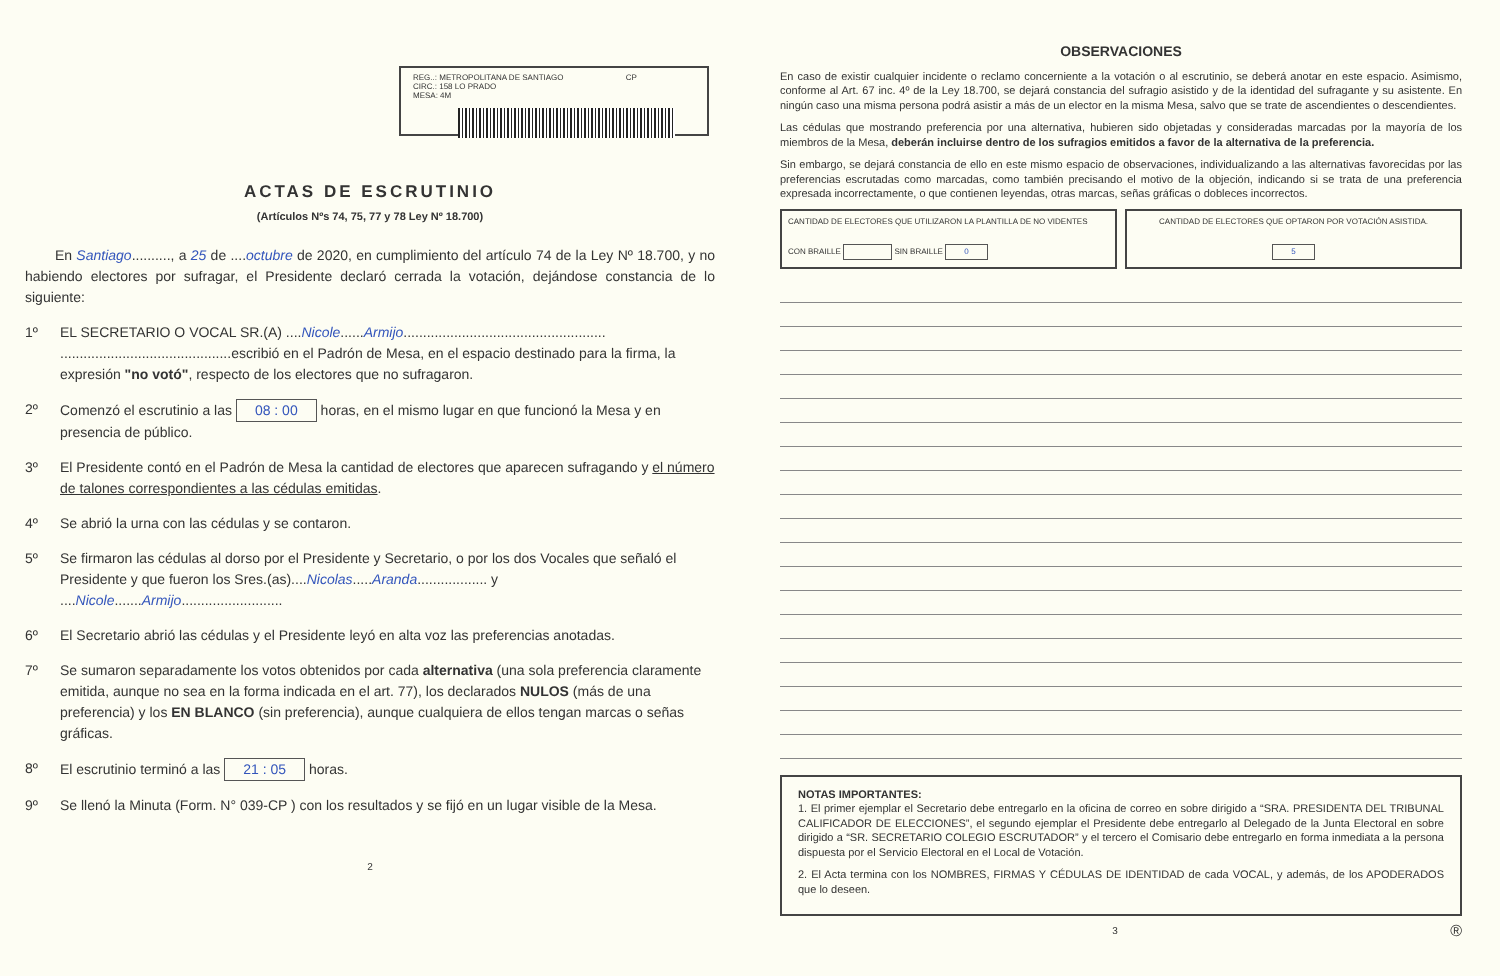REG..: METROPOLITANA DE SANTIAGO CP
CIRC.: 158 LO PRADO
MESA: 4M
ACTAS DE ESCRUTINIO
(Artículos Nºs 74, 75, 77 y 78 Ley Nº 18.700)
En Santiago.........., a 25 de ....octubre de 2020, en cumplimiento del artículo 74 de la Ley Nº 18.700, y no habiendo electores por sufragar, el Presidente declaró cerrada la votación, dejándose constancia de lo siguiente:
1º EL SECRETARIO O VOCAL SR.(A) ....Nicole......Armijo.................................................... ............................................escribió en el Padrón de Mesa, en el espacio destinado para la firma, la expresión "no votó", respecto de los electores que no sufragaron.
2º Comenzó el escrutinio a las 08 : 00 horas, en el mismo lugar en que funcionó la Mesa y en presencia de público.
3º El Presidente contó en el Padrón de Mesa la cantidad de electores que aparecen sufragando y el número de talones correspondientes a las cédulas emitidas.
4º Se abrió la urna con las cédulas y se contaron.
5º Se firmaron las cédulas al dorso por el Presidente y Secretario, o por los dos Vocales que señaló el Presidente y que fueron los Sres.(as)....Nicolas.....Aranda.................. y ....Nicole.......Armijo..........................
6º El Secretario abrió las cédulas y el Presidente leyó en alta voz las preferencias anotadas.
7º Se sumaron separadamente los votos obtenidos por cada alternativa (una sola preferencia claramente emitida, aunque no sea en la forma indicada en el art. 77), los declarados NULOS (más de una preferencia) y los EN BLANCO (sin preferencia), aunque cualquiera de ellos tengan marcas o señas gráficas.
8º El escrutinio terminó a las 21 : 05 horas.
9º Se llenó la Minuta (Form. N° 039-CP ) con los resultados y se fijó en un lugar visible de la Mesa.
2
OBSERVACIONES
En caso de existir cualquier incidente o reclamo concerniente a la votación o al escrutinio, se deberá anotar en este espacio. Asimismo, conforme al Art. 67 inc. 4º de la Ley 18.700, se dejará constancia del sufragio asistido y de la identidad del sufragante y su asistente. En ningún caso una misma persona podrá asistir a más de un elector en la misma Mesa, salvo que se trate de ascendientes o descendientes.
Las cédulas que mostrando preferencia por una alternativa, hubieren sido objetadas y consideradas marcadas por la mayoría de los miembros de la Mesa, deberán incluirse dentro de los sufragios emitidos a favor de la alternativa de la preferencia.
Sin embargo, se dejará constancia de ello en este mismo espacio de observaciones, individualizando a las alternativas favorecidas por las preferencias escrutadas como marcadas, como también precisando el motivo de la objeción, indicando si se trata de una preferencia expresada incorrectamente, o que contienen leyendas, otras marcas, señas gráficas o dobleces incorrectos.
CANTIDAD DE ELECTORES QUE UTILIZARON LA PLANTILLA DE NO VIDENTES
CON BRAILLE SIN BRAILLE 0
CANTIDAD DE ELECTORES QUE OPTARON POR VOTACIÓN ASISTIDA.
5
NOTAS IMPORTANTES:
1. El primer ejemplar el Secretario debe entregarlo en la oficina de correo en sobre dirigido a “SRA. PRESIDENTA DEL TRIBUNAL CALIFICADOR DE ELECCIONES”, el segundo ejemplar el Presidente debe entregarlo al Delegado de la Junta Electoral en sobre dirigido a “SR. SECRETARIO COLEGIO ESCRUTADOR” y el tercero el Comisario debe entregarlo en forma inmediata a la persona dispuesta por el Servicio Electoral en el Local de Votación.
2. El Acta termina con los NOMBRES, FIRMAS Y CÉDULAS DE IDENTIDAD de cada VOCAL, y además, de los APODERADOS que lo deseen.
3 ®